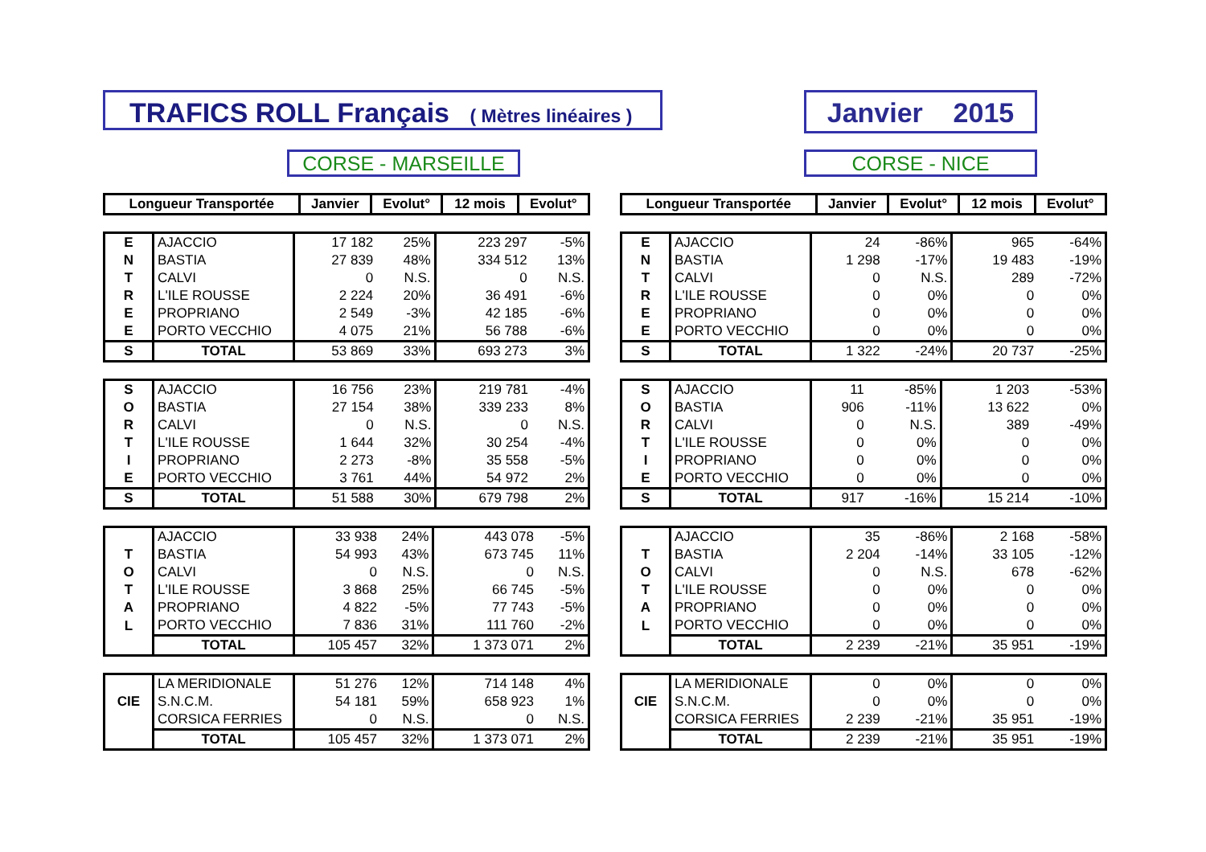TRAFICS ROLL Français ( Mètres linéaires )
Janvier 2015
CORSE - MARSEILLE CORSE - NICE
| Longueur Transportée | Janvier | Evolut° | 12 mois | Evolut° |
| --- | --- | --- | --- | --- |
| E | AJACCIO | 17 182 | 25% | 223 297 | -5% |
| N | BASTIA | 27 839 | 48% | 334 512 | 13% |
| T | CALVI | 0 | N.S. | 0 | N.S. |
| R | L'ILE ROUSSE | 2 224 | 20% | 36 491 | -6% |
| E | PROPRIANO | 2 549 | -3% | 42 185 | -6% |
| E | PORTO VECCHIO | 4 075 | 21% | 56 788 | -6% |
| S | TOTAL | 53 869 | 33% | 693 273 | 3% |
| S | AJACCIO | 16 756 | 23% | 219 781 | -4% |
| O | BASTIA | 27 154 | 38% | 339 233 | 8% |
| R | CALVI | 0 | N.S. | 0 | N.S. |
| T | L'ILE ROUSSE | 1 644 | 32% | 30 254 | -4% |
| I | PROPRIANO | 2 273 | -8% | 35 558 | -5% |
| E | PORTO VECCHIO | 3 761 | 44% | 54 972 | 2% |
| S | TOTAL | 51 588 | 30% | 679 798 | 2% |
| | AJACCIO | 33 938 | 24% | 443 078 | -5% |
| T | BASTIA | 54 993 | 43% | 673 745 | 11% |
| O | CALVI | 0 | N.S. | 0 | N.S. |
| T | L'ILE ROUSSE | 3 868 | 25% | 66 745 | -5% |
| A | PROPRIANO | 4 822 | -5% | 77 743 | -5% |
| L | PORTO VECCHIO | 7 836 | 31% | 111 760 | -2% |
| | TOTAL | 105 457 | 32% | 1 373 071 | 2% |
| | LA MERIDIONALE | 51 276 | 12% | 714 148 | 4% |
| CIE | S.N.C.M. | 54 181 | 59% | 658 923 | 1% |
| | CORSICA FERRIES | 0 | N.S. | 0 | N.S. |
| | TOTAL | 105 457 | 32% | 1 373 071 | 2% |
| Longueur Transportée | Janvier | Evolut° | 12 mois | Evolut° |
| --- | --- | --- | --- | --- |
| E | AJACCIO | 24 | -86% | 965 | -64% |
| N | BASTIA | 1 298 | -17% | 19 483 | -19% |
| T | CALVI | 0 | N.S. | 289 | -72% |
| R | L'ILE ROUSSE | 0 | 0% | 0 | 0% |
| E | PROPRIANO | 0 | 0% | 0 | 0% |
| E | PORTO VECCHIO | 0 | 0% | 0 | 0% |
| S | TOTAL | 1 322 | -24% | 20 737 | -25% |
| S | AJACCIO | 11 | -85% | 1 203 | -53% |
| O | BASTIA | 906 | -11% | 13 622 | 0% |
| R | CALVI | 0 | N.S. | 389 | -49% |
| T | L'ILE ROUSSE | 0 | 0% | 0 | 0% |
| I | PROPRIANO | 0 | 0% | 0 | 0% |
| E | PORTO VECCHIO | 0 | 0% | 0 | 0% |
| S | TOTAL | 917 | -16% | 15 214 | -10% |
| | AJACCIO | 35 | -86% | 2 168 | -58% |
| T | BASTIA | 2 204 | -14% | 33 105 | -12% |
| O | CALVI | 0 | N.S. | 678 | -62% |
| T | L'ILE ROUSSE | 0 | 0% | 0 | 0% |
| A | PROPRIANO | 0 | 0% | 0 | 0% |
| L | PORTO VECCHIO | 0 | 0% | 0 | 0% |
| | TOTAL | 2 239 | -21% | 35 951 | -19% |
| | LA MERIDIONALE | 0 | 0% | 0 | 0% |
| CIE | S.N.C.M. | 0 | 0% | 0 | 0% |
| | CORSICA FERRIES | 2 239 | -21% | 35 951 | -19% |
| | TOTAL | 2 239 | -21% | 35 951 | -19% |